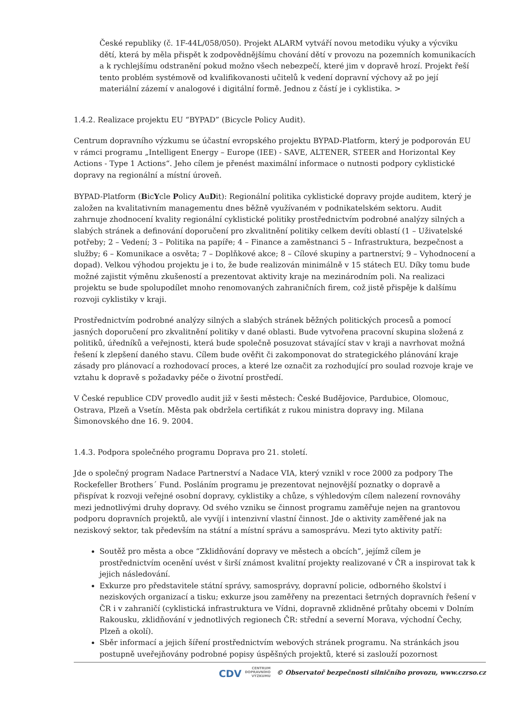České republiky (č. 1F-44L/058/050). Projekt ALARM vytváří novou metodiku výuky a výcviku dětí, která by měla přispět k zodpovědnějšímu chování dětí v provozu na pozemních komunikacích a k rychlejšímu odstranění pokud možno všech nebezpečí, které jim v dopravě hrozí. Projekt řeší tento problém systémově od kvalifikovanosti učitelů k vedení dopravní výchovy až po její materiální zázemí v analogové i digitální formě. Jednou z částí je i cyklistika. >
1.4.2. Realizace projektu EU “BYPAD” (Bicycle Policy Audit).
Centrum dopravního výzkumu se účastní evropského projektu BYPAD-Platform, který je podporován EU v rámci programu „Intelligent Energy – Europe (IEE) - SAVE, ALTENER, STEER and Horizontal Key Actions - Type 1 Actions“. Jeho cílem je přenést maximální informace o nutnosti podpory cyklistické dopravy na regionální a místní úroveň.
BYPAD-Platform (BicYcle Policy AuDit): Regionální politika cyklistické dopravy projde auditem, který je založen na kvalitativním managementu dnes běžně využívaném v podnikatelském sektoru. Audit zahrnuje zhodnocení kvality regionální cyklistické politiky prostřednictvím podrobné analýzy silných a slabých stránek a definování doporučení pro zkvalitnění politiky celkem devíti oblastí (1 – Uživatelské potřeby; 2 – Vedení; 3 – Politika na papíře; 4 – Finance a zaměstnanci 5 – Infrastruktura, bezpečnost a služby; 6 – Komunikace a osvěta; 7 – Doplňkové akce; 8 – Cílové skupiny a partnerství; 9 – Vyhodnocení a dopad). Velkou výhodou projektu je i to, že bude realizován minimálně v 15 státech EU. Díky tomu bude možné zajistit výměnu zkušeností a prezentovat aktivity kraje na mezinárodním poli. Na realizaci projektu se bude spolupodílet mnoho renomovaných zahraničních firem, což jistě přispěje k dalšímu rozvoji cyklistiky v kraji.
Prostřednictvím podrobné analýzy silných a slabých stránek běžných politických procesů a pomocí jasných doporučení pro zkvalitnění politiky v dané oblasti. Bude vytvořena pracovní skupina složená z politiků, úředníků a veřejnosti, která bude společně posuzovat stávající stav v kraji a navrhovat možná řešení k zlepšení daného stavu. Cílem bude ověřit či zakomponovat do strategického plánování kraje zásady pro plánovací a rozhodovací proces, a které lze označit za rozhodující pro soulad rozvoje kraje ve vztahu k dopravě s požadavky péče o životní prostředí.
V České republice CDV provedlo audit již v šesti městech: České Budějovice, Pardubice, Olomouc, Ostrava, Plzeň a Vsetín. Města pak obdržela certifikát z rukou ministra dopravy ing. Milana Šimonovského dne 16. 9. 2004.
1.4.3. Podpora společného programu Doprava pro 21. století.
Jde o společný program Nadace Partnerství a Nadace VIA, který vznikl v roce 2000 za podpory The Rockefeller Brothers´ Fund. Posláním programu je prezentovat nejnovější poznatky o dopravě a přispívat k rozvoji veřejné osobní dopravy, cyklistiky a chůze, s výhledovým cílem nalezení rovnováhy mezi jednotlivými druhy dopravy. Od svého vzniku se činnost programu zaměřuje nejen na grantovou podporu dopravních projektů, ale vyvíjí i intenzivní vlastní činnost. Jde o aktivity zaměřené jak na neziskový sektor, tak především na státní a místní správu a samosprávu. Mezi tyto aktivity patří:
Soutěž pro města a obce “Zklidňování dopravy ve městech a obcích”, jejímž cílem je prostřednictvím ocenění uvést v širší známost kvalitní projekty realizované v ČR a inspirovat tak k jejich následování.
Exkurze pro představitele státní správy, samosprávy, dopravní policie, odborného školství i neziskových organizací a tisku; exkurze jsou zaměřeny na prezentaci šetrných dopravních řešení v ČR i v zahraničí (cyklistická infrastruktura ve Vídni, dopravně zklidněné průtahy obcemi v Dolním Rakousku, zklidňování v jednotlivých regionech ČR: střední a severní Morava, východní Čechy, Plzeň a okolí).
Sběr informací a jejich šíření prostřednictvím webových stránek programu. Na stránkách jsou postupně uveřejňovány podrobné popisy úspěšných projektů, které si zaslouží pozornost
CDV CENTRUM
DOPRAVNÍHO
VÝZKUMU © Observatoř bezpečnosti silničního provozu, www.czrso.cz